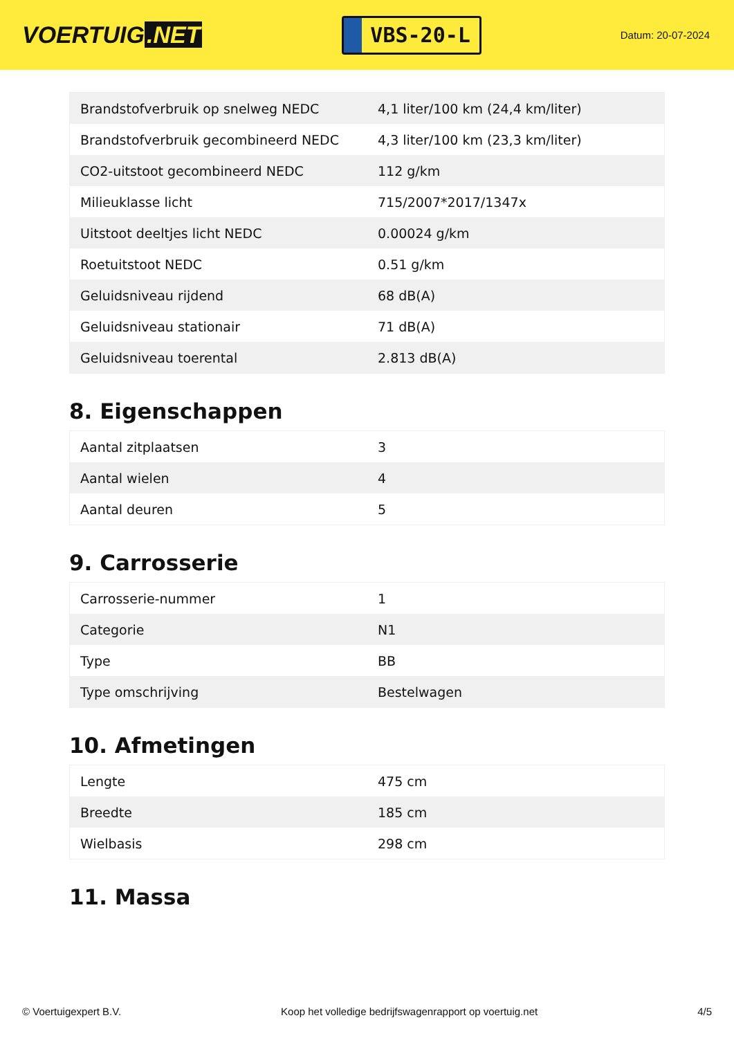VOERTUIG.NET
VBS-20-L
Datum: 20-07-2024
| Brandstofverbruik op snelweg NEDC | 4,1 liter/100 km (24,4 km/liter) |
| Brandstofverbruik gecombineerd NEDC | 4,3 liter/100 km (23,3 km/liter) |
| CO2-uitstoot gecombineerd NEDC | 112 g/km |
| Milieuklasse licht | 715/2007*2017/1347x |
| Uitstoot deeltjes licht NEDC | 0.00024 g/km |
| Roetuitstoot NEDC | 0.51 g/km |
| Geluidsniveau rijdend | 68 dB(A) |
| Geluidsniveau stationair | 71 dB(A) |
| Geluidsniveau toerental | 2.813 dB(A) |
8. Eigenschappen
| Aantal zitplaatsen | 3 |
| Aantal wielen | 4 |
| Aantal deuren | 5 |
9. Carrosserie
| Carrosserie-nummer | 1 |
| Categorie | N1 |
| Type | BB |
| Type omschrijving | Bestelwagen |
10. Afmetingen
| Lengte | 475 cm |
| Breedte | 185 cm |
| Wielbasis | 298 cm |
11. Massa
© Voertuigexpert B.V. Koop het volledige bedrijfswagenrapport op voertuig.net 4/5